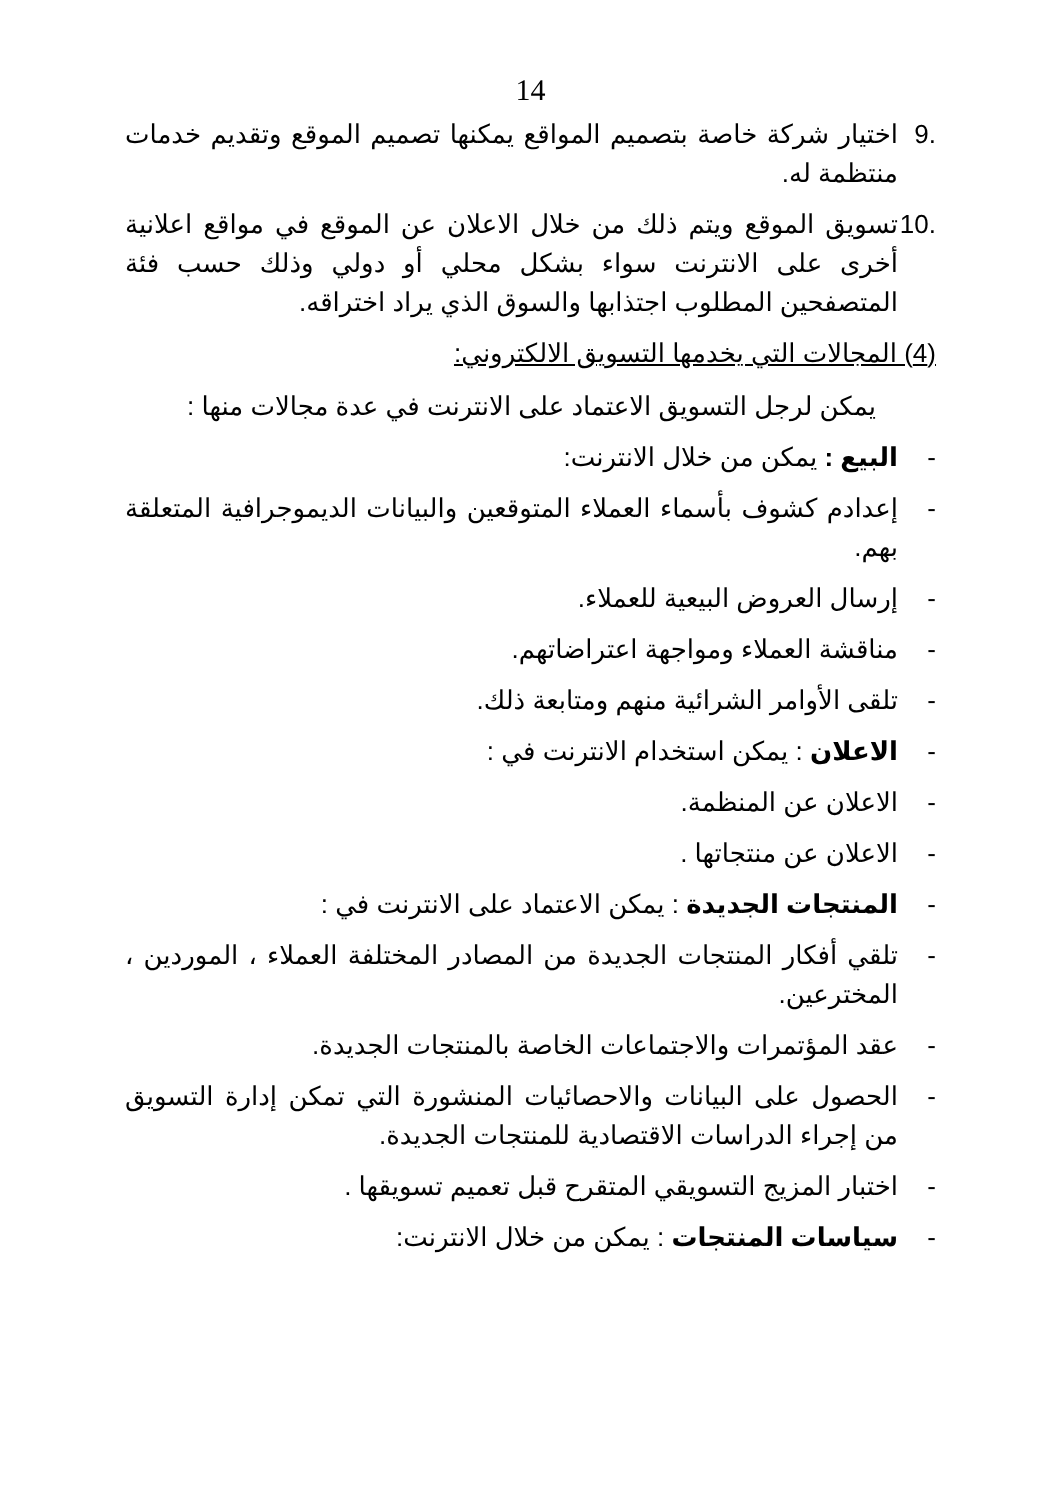14
.9 اختيار شركة خاصة بتصميم المواقع يمكنها تصميم الموقع وتقديم خدمات منتظمة له.
.10 تسويق الموقع ويتم ذلك من خلال الاعلان عن الموقع في مواقع اعلانية أخرى على الانترنت سواء بشكل محلي أو دولي وذلك حسب فئة المتصفحين المطلوب اجتذابها والسوق الذي يراد اختراقه.
(4) المجالات التي يخدمها التسويق الالكتروني:
يمكن لرجل التسويق الاعتماد على الانترنت في عدة مجالات منها :
- البيع : يمكن من خلال الانترنت:
- إعدادم كشوف بأسماء العملاء المتوقعين والبيانات الديموجرافية المتعلقة بهم.
- إرسال العروض البيعية للعملاء.
- مناقشة العملاء ومواجهة اعتراضاتهم.
- تلقى الأوامر الشرائية منهم ومتابعة ذلك.
- الاعلان : يمكن استخدام الانترنت في :
- الاعلان عن المنظمة.
- الاعلان عن منتجاتها .
- المنتجات الجديدة : يمكن الاعتماد على الانترنت في :
- تلقي أفكار المنتجات الجديدة من المصادر المختلفة العملاء ، الموردين ، المخترعين.
- عقد المؤتمرات والاجتماعات الخاصة بالمنتجات الجديدة.
- الحصول على البيانات والاحصائيات المنشورة التي تمكن إدارة التسويق من إجراء الدراسات الاقتصادية للمنتجات الجديدة.
- اختبار المزيج التسويقي المتقرح قبل تعميم تسويقها .
- سياسات المنتجات : يمكن من خلال الانترنت: